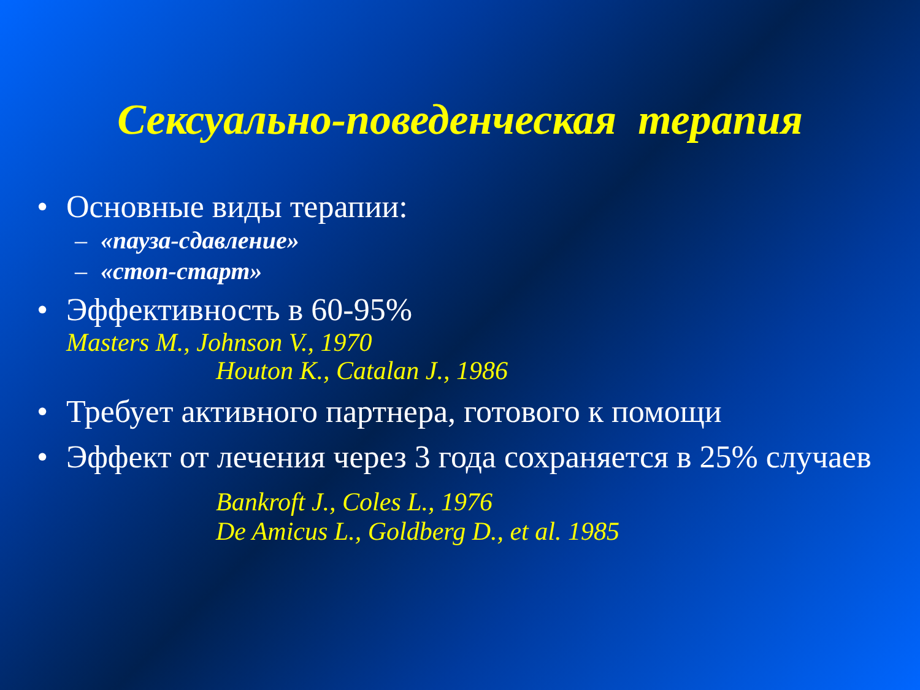Сексуально-поведенческая терапия
• Основные виды терапии:
– «пауза-сдавление»
– «стоп-старт»
• Эффективность в 60-95%
Masters M., Johnson V., 1970
Houton K., Catalan J., 1986
• Требует активного партнера, готового к помощи
• Эффект от лечения через 3 года сохраняется в 25% случаев
Bankroft J., Coles L., 1976
De Amicus L., Goldberg D., et al. 1985